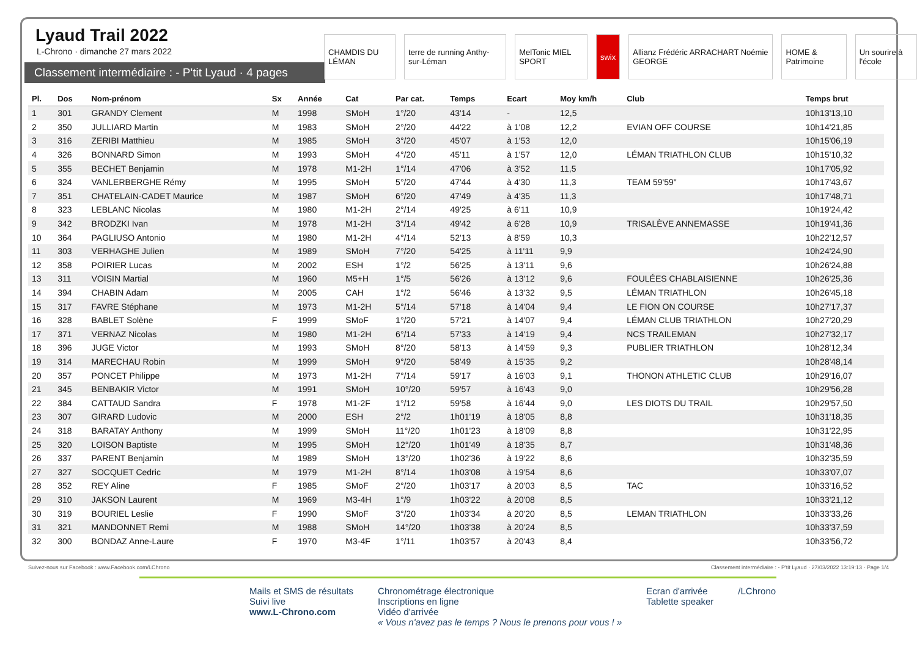Lyaud Trail 2022
L-Chrono · dimanche 27 mars 2022
Classement intermédiaire : - P'tit Lyaud · 4 pages
CHAMDIS DU LÉMAN terre de running Anthy-sur-Léman
MelTonic MIEL SPORT swix Allianz Frédéric ARRACHART Noémie GEORGE
HOME & Patrimoine Un sourire à l'école
| Pl. | Dos | Nom-prénom | Sx | Année | Cat | Par cat. | Temps | Ecart | Moy km/h | Club | Temps brut |
| --- | --- | --- | --- | --- | --- | --- | --- | --- | --- | --- | --- |
| 1 | 301 | GRANDY Clement | M | 1998 | SMoH | 1°/20 | 43'14 | - | 12,5 | | 10h13'13,10 |
| 2 | 350 | JULLIARD Martin | M | 1983 | SMoH | 2°/20 | 44'22 | à 1'08 | 12,2 | EVIAN OFF COURSE | 10h14'21,85 |
| 3 | 316 | ZERIBI Matthieu | M | 1985 | SMoH | 3°/20 | 45'07 | à 1'53 | 12,0 | | 10h15'06,19 |
| 4 | 326 | BONNARD Simon | M | 1993 | SMoH | 4°/20 | 45'11 | à 1'57 | 12,0 | LÉMAN TRIATHLON CLUB | 10h15'10,32 |
| 5 | 355 | BECHET Benjamin | M | 1978 | M1-2H | 1°/14 | 47'06 | à 3'52 | 11,5 | | 10h17'05,92 |
| 6 | 324 | VANLERBERGHE Rémy | M | 1995 | SMoH | 5°/20 | 47'44 | à 4'30 | 11,3 | TEAM 59'59" | 10h17'43,67 |
| 7 | 351 | CHATELAIN-CADET Maurice | M | 1987 | SMoH | 6°/20 | 47'49 | à 4'35 | 11,3 | | 10h17'48,71 |
| 8 | 323 | LEBLANC Nicolas | M | 1980 | M1-2H | 2°/14 | 49'25 | à 6'11 | 10,9 | | 10h19'24,42 |
| 9 | 342 | BRODZKI Ivan | M | 1978 | M1-2H | 3°/14 | 49'42 | à 6'28 | 10,9 | TRISALÈVE ANNEMASSE | 10h19'41,36 |
| 10 | 364 | PAGLIUSO Antonio | M | 1980 | M1-2H | 4°/14 | 52'13 | à 8'59 | 10,3 | | 10h22'12,57 |
| 11 | 303 | VERHAGHE Julien | M | 1989 | SMoH | 7°/20 | 54'25 | à 11'11 | 9,9 | | 10h24'24,90 |
| 12 | 358 | POIRIER Lucas | M | 2002 | ESH | 1°/2 | 56'25 | à 13'11 | 9,6 | | 10h26'24,88 |
| 13 | 311 | VOISIN Martial | M | 1960 | M5+H | 1°/5 | 56'26 | à 13'12 | 9,6 | FOULÉES CHABLAISIENNE | 10h26'25,36 |
| 14 | 394 | CHABIN Adam | M | 2005 | CAH | 1°/2 | 56'46 | à 13'32 | 9,5 | LÉMAN TRIATHLON | 10h26'45,18 |
| 15 | 317 | FAVRE Stéphane | M | 1973 | M1-2H | 5°/14 | 57'18 | à 14'04 | 9,4 | LE FION ON COURSE | 10h27'17,37 |
| 16 | 328 | BABLET Solène | F | 1999 | SMoF | 1°/20 | 57'21 | à 14'07 | 9,4 | LÉMAN CLUB TRIATHLON | 10h27'20,29 |
| 17 | 371 | VERNAZ Nicolas | M | 1980 | M1-2H | 6°/14 | 57'33 | à 14'19 | 9,4 | NCS TRAILEMAN | 10h27'32,17 |
| 18 | 396 | JUGE Victor | M | 1993 | SMoH | 8°/20 | 58'13 | à 14'59 | 9,3 | PUBLIER TRIATHLON | 10h28'12,34 |
| 19 | 314 | MARECHAU Robin | M | 1999 | SMoH | 9°/20 | 58'49 | à 15'35 | 9,2 | | 10h28'48,14 |
| 20 | 357 | PONCET Philippe | M | 1973 | M1-2H | 7°/14 | 59'17 | à 16'03 | 9,1 | THONON ATHLETIC CLUB | 10h29'16,07 |
| 21 | 345 | BENBAKIR Victor | M | 1991 | SMoH | 10°/20 | 59'57 | à 16'43 | 9,0 | | 10h29'56,28 |
| 22 | 384 | CATTAUD Sandra | F | 1978 | M1-2F | 1°/12 | 59'58 | à 16'44 | 9,0 | LES DIOTS DU TRAIL | 10h29'57,50 |
| 23 | 307 | GIRARD Ludovic | M | 2000 | ESH | 2°/2 | 1h01'19 | à 18'05 | 8,8 | | 10h31'18,35 |
| 24 | 318 | BARATAY Anthony | M | 1999 | SMoH | 11°/20 | 1h01'23 | à 18'09 | 8,8 | | 10h31'22,95 |
| 25 | 320 | LOISON Baptiste | M | 1995 | SMoH | 12°/20 | 1h01'49 | à 18'35 | 8,7 | | 10h31'48,36 |
| 26 | 337 | PARENT Benjamin | M | 1989 | SMoH | 13°/20 | 1h02'36 | à 19'22 | 8,6 | | 10h32'35,59 |
| 27 | 327 | SOCQUET Cedric | M | 1979 | M1-2H | 8°/14 | 1h03'08 | à 19'54 | 8,6 | | 10h33'07,07 |
| 28 | 352 | REY Aline | F | 1985 | SMoF | 2°/20 | 1h03'17 | à 20'03 | 8,5 | TAC | 10h33'16,52 |
| 29 | 310 | JAKSON Laurent | M | 1969 | M3-4H | 1°/9 | 1h03'22 | à 20'08 | 8,5 | | 10h33'21,12 |
| 30 | 319 | BOURIEL Leslie | F | 1990 | SMoF | 3°/20 | 1h03'34 | à 20'20 | 8,5 | LEMAN TRIATHLON | 10h33'33,26 |
| 31 | 321 | MANDONNET Remi | M | 1988 | SMoH | 14°/20 | 1h03'38 | à 20'24 | 8,5 | | 10h33'37,59 |
| 32 | 300 | BONDAZ Anne-Laure | F | 1970 | M3-4F | 1°/11 | 1h03'57 | à 20'43 | 8,4 | | 10h33'56,72 |
Suivez-nous sur Facebook : www.Facebook.com/LChrono Classement intermédiaire : - P'tit Lyaud · 27/03/2022 13:19:13 · Page 1/4
Mails et SMS de résultats
Suivi live
www.L-Chrono.com
Chronométrage électronique
Inscriptions en ligne
Vidéo d'arrivée
« Vous n'avez pas le temps ? Nous le prenons pour vous ! »
Ecran d'arrivée
Tablette speaker
/LChrono